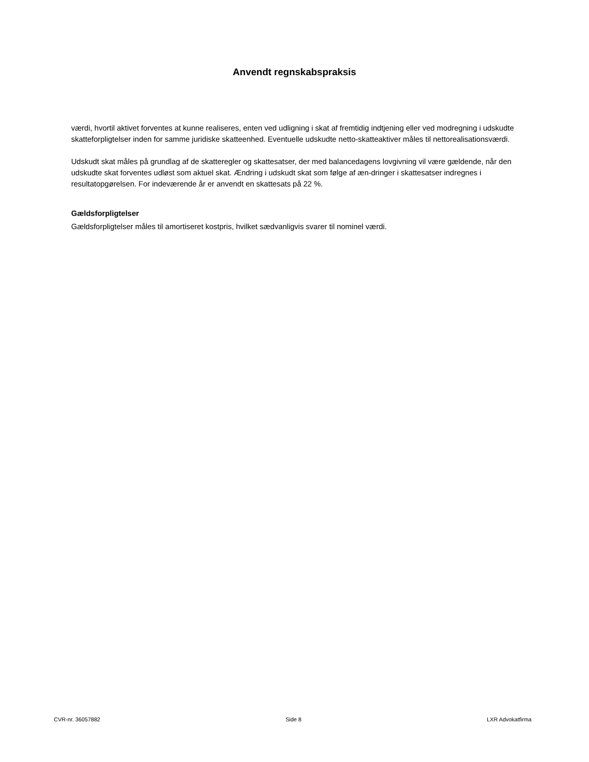Anvendt regnskabspraksis
værdi, hvortil aktivet forventes at kunne realiseres, enten ved udligning i skat af fremtidig indtjening eller ved modregning i udskudte skatteforpligtelser inden for samme juridiske skatteenhed. Eventuelle udskudte netto-skatteaktiver måles til nettorealisationsværdi.
Udskudt skat måles på grundlag af de skatteregler og skattesatser, der med balancedagens lovgivning vil være gældende, når den udskudte skat forventes udløst som aktuel skat. Ændring i udskudt skat som følge af æn-dringer i skattesatser indregnes i resultatopgørelsen. For indeværende år er anvendt en skattesats på 22 %.
Gældsforpligtelser
Gældsforpligtelser måles til amortiseret kostpris, hvilket sædvanligvis svarer til nominel værdi.
CVR-nr. 36057882 Side 8 LXR Advokatfirma